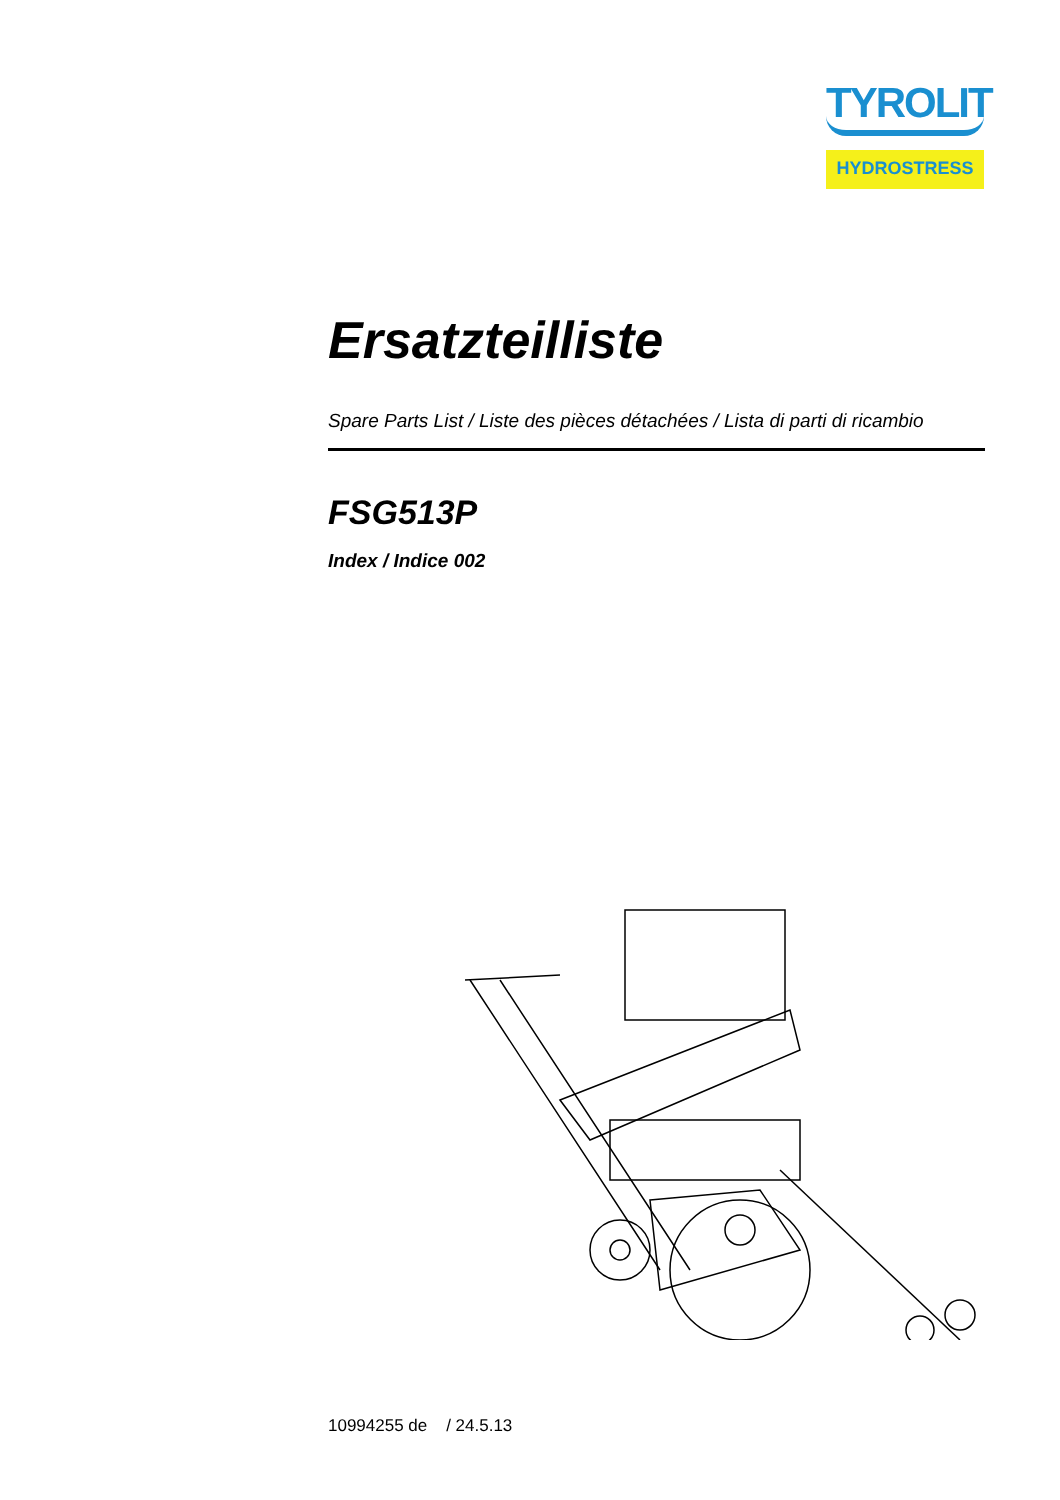TYROLIT
HYDROSTRESS
Ersatzteilliste
Spare Parts List / Liste des pièces détachées / Lista di parti di ricambio
FSG513P
Index / Indice 002
10994255 de / 24.5.13